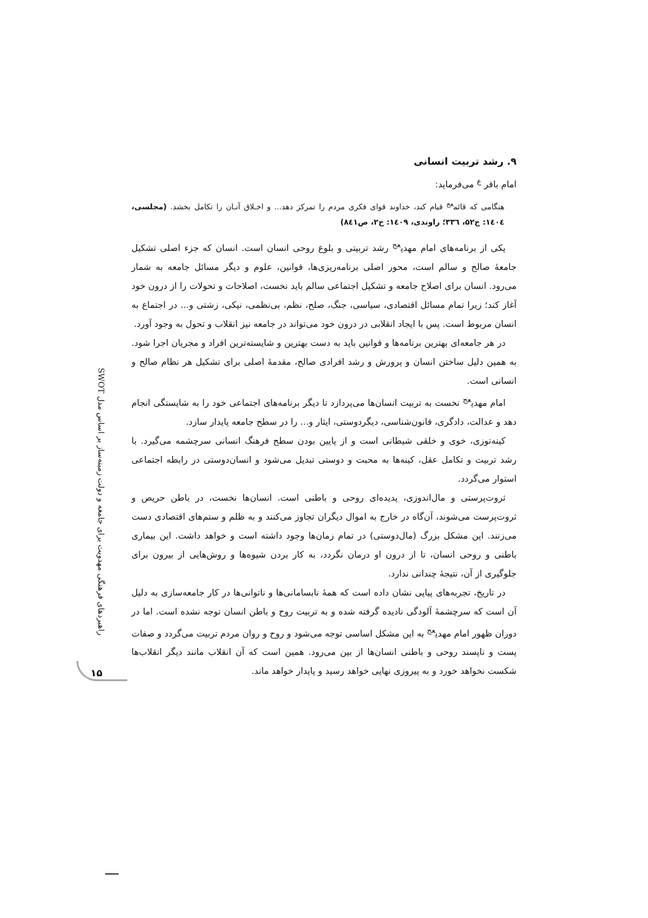۹. رشد تربیت انسانی
امام باقر <sup>ع</sup> می‌فرماید:
هنگامی که قائم<sup>عج</sup> قیام کند، خداوند قوای فکری مردم را تمرکز دهد... و اخـلاق آنـان را تکامل بخشد. (مجلسی، ۱٤۰٤: ج۵۲، ۳۳٦؛ راوندی، ۱٤۰۹: ج۲، ص۸٤۱)
یکی از برنامه‌های امام مهدی<sup>عج</sup> رشد تربیتی و بلوغ روحی انسان است. انسان که جزء اصلی تشکیل جامعهٔ صالح و سالم است، محور اصلی برنامه‌ریزی‌ها، قوانین، علوم و دیگر مسائل جامعه به شمار می‌رود. انسان برای اصلاح جامعه و تشکیل اجتماعی سالم باید نخست، اصلاحات و تحولات را از درون خود آغاز کند؛ زیرا تمام مسائل اقتصادی، سیاسی، جنگ، صلح، نظم، بی‌نظمی، نیکی، زشتی و... در اجتماع به انسان مربوط است. پس با ایجاد انقلابی در درون خود می‌تواند در جامعه نیز انقلاب و تحول به وجود آورد.
در هر جامعه‌ای بهترین برنامه‌ها و قوانین باید به دست بهترین و شایسته‌ترین افراد و مجریان اجرا شود. به همین دلیل ساختن انسان و پرورش و رشد افرادی صالح، مقدمهٔ اصلی برای تشکیل هر نظام صالح و انسانی است.
امام مهدی<sup>عج</sup> نخست به تربیت انسان‌ها می‌پردازد تا دیگر برنامه‌های اجتماعی خود را به شایستگی انجام دهد و عدالت، دادگری، قانون‌شناسی، دیگردوستی، ایثار و... را در سطح جامعه پایدار سازد.
کینه‌توزی، خوی و خلقی شیطانی است و از پایین بودن سطح فرهنگ انسانی سرچشمه می‌گیرد. با رشد تربیت و تکامل عقل، کینه‌ها به محبت و دوستی تبدیل می‌شود و انسان‌دوستی در رابطه اجتماعی استوار می‌گردد.
ثروت‌پرستی و مال‌اندوزی، پدیده‌ای روحی و باطنی است. انسان‌ها نخست، در باطن حریص و ثروت‌پرست می‌شوند، آن‌گاه در خارج به اموال دیگران تجاوز می‌کنند و به ظلم و ستم‌های اقتصادی دست می‌زنند. این مشکل بزرگ (مال‌دوستی) در تمام زمان‌ها وجود داشته است و خواهد داشت. این بیماری باطنی و روحی انسان، تا از درون او درمان نگردد، به کار بردن شیوه‌ها و روش‌هایی از بیرون برای جلوگیری از آن، نتیجهٔ چندانی ندارد.
در تاریخ، تجربه‌های پیاپی نشان داده است که همهٔ نابسامانی‌ها و ناتوانی‌ها در کار جامعه‌سازی به دلیل آن است که سرچشمهٔ آلودگی نادیده گرفته شده و به تربیت روح و باطن انسان توجه نشده است. اما در دوران ظهور امام مهدی<sup>عج</sup> به این مشکل اساسی توجه می‌شود و روح و روان مردم تربیت می‌گردد و صفات پست و ناپسند روحی و باطنی انسان‌ها از بین می‌رود. همین است که آن انقلاب مانند دیگر انقلاب‌ها شکست نخواهد خورد و به پیروزی نهایی خواهد رسید و پایدار خواهد ماند.
راهبردهای فرهنگی مهدویت برای جامعه و دولت زمینه‌ساز بر اساس مدل SWOT
۱۵